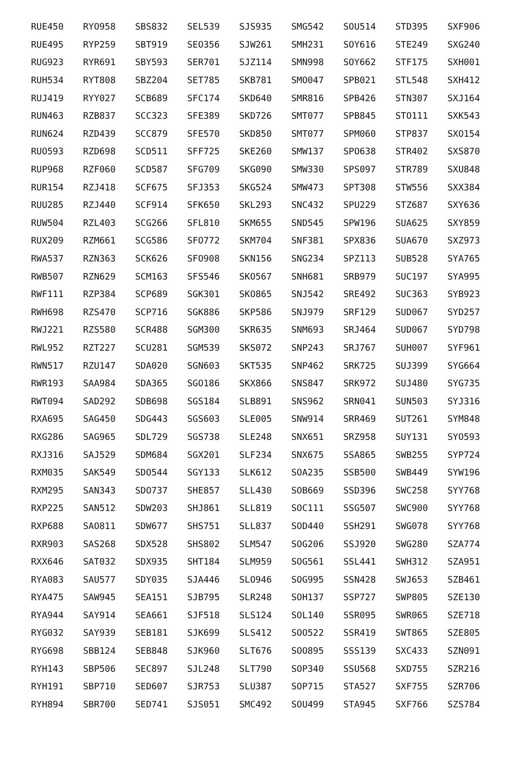| RUE450 | RYO958 | SBS832 | SEL539 | SJS935 | SMG542 | SOU514 | STD395 | SXF906 |
| RUE495 | RYP259 | SBT919 | SEO356 | SJW261 | SMH231 | SOY616 | STE249 | SXG240 |
| RUG923 | RYR691 | SBY593 | SER701 | SJZ114 | SMN998 | SOY662 | STF175 | SXH001 |
| RUH534 | RYT808 | SBZ204 | SET785 | SKB781 | SMO047 | SPB021 | STL548 | SXH412 |
| RUJ419 | RYY027 | SCB689 | SFC174 | SKD640 | SMR816 | SPB426 | STN307 | SXJ164 |
| RUN463 | RZB837 | SCC323 | SFE389 | SKD726 | SMT077 | SPB845 | STO111 | SXK543 |
| RUN624 | RZD439 | SCC879 | SFE570 | SKD850 | SMT077 | SPM060 | STP837 | SXO154 |
| RUO593 | RZD698 | SCD511 | SFF725 | SKE260 | SMW137 | SPO638 | STR402 | SXS870 |
| RUP968 | RZF060 | SCD587 | SFG709 | SKG090 | SMW330 | SPS097 | STR789 | SXU848 |
| RUR154 | RZJ418 | SCF675 | SFJ353 | SKG524 | SMW473 | SPT308 | STW556 | SXX384 |
| RUU285 | RZJ440 | SCF914 | SFK650 | SKL293 | SNC432 | SPU229 | STZ687 | SXY636 |
| RUW504 | RZL403 | SCG266 | SFL810 | SKM655 | SND545 | SPW196 | SUA625 | SXY859 |
| RUX209 | RZM661 | SCG586 | SFO772 | SKM704 | SNF381 | SPX836 | SUA670 | SXZ973 |
| RWA537 | RZN363 | SCK626 | SFO908 | SKN156 | SNG234 | SPZ113 | SUB528 | SYA765 |
| RWB507 | RZN629 | SCM163 | SFS546 | SKO567 | SNH681 | SRB979 | SUC197 | SYA995 |
| RWF111 | RZP384 | SCP689 | SGK301 | SKO865 | SNJ542 | SRE492 | SUC363 | SYB923 |
| RWH698 | RZS470 | SCP716 | SGK886 | SKP586 | SNJ979 | SRF129 | SUD067 | SYD257 |
| RWJ221 | RZS580 | SCR488 | SGM300 | SKR635 | SNM693 | SRJ464 | SUD067 | SYD798 |
| RWL952 | RZT227 | SCU281 | SGM539 | SKS072 | SNP243 | SRJ767 | SUH007 | SYF961 |
| RWN517 | RZU147 | SDA020 | SGN603 | SKT535 | SNP462 | SRK725 | SUJ399 | SYG664 |
| RWR193 | SAA984 | SDA365 | SGO186 | SKX866 | SNS847 | SRK972 | SUJ480 | SYG735 |
| RWT094 | SAD292 | SDB698 | SGS184 | SLB891 | SNS962 | SRN041 | SUN503 | SYJ316 |
| RXA695 | SAG450 | SDG443 | SGS603 | SLE005 | SNW914 | SRR469 | SUT261 | SYM848 |
| RXG286 | SAG965 | SDL729 | SGS738 | SLE248 | SNX651 | SRZ958 | SUY131 | SYO593 |
| RXJ316 | SAJ529 | SDM684 | SGX201 | SLF234 | SNX675 | SSA865 | SWB255 | SYP724 |
| RXM035 | SAK549 | SDO544 | SGY133 | SLK612 | SOA235 | SSB500 | SWB449 | SYW196 |
| RXM295 | SAN343 | SDO737 | SHE857 | SLL430 | SOB669 | SSD396 | SWC258 | SYY768 |
| RXP225 | SAN512 | SDW203 | SHJ861 | SLL819 | SOC111 | SSG507 | SWC900 | SYY768 |
| RXP688 | SAO811 | SDW677 | SHS751 | SLL837 | SOD440 | SSH291 | SWG078 | SYY768 |
| RXR903 | SAS268 | SDX528 | SHS802 | SLM547 | SOG206 | SSJ920 | SWG280 | SZA774 |
| RXX646 | SAT032 | SDX935 | SHT184 | SLM959 | SOG561 | SSL441 | SWH312 | SZA951 |
| RYA083 | SAU577 | SDY035 | SJA446 | SLO946 | SOG995 | SSN428 | SWJ653 | SZB461 |
| RYA475 | SAW945 | SEA151 | SJB795 | SLR248 | SOH137 | SSP727 | SWP805 | SZE130 |
| RYA944 | SAY914 | SEA661 | SJF518 | SLS124 | SOL140 | SSR095 | SWR065 | SZE718 |
| RYG032 | SAY939 | SEB181 | SJK699 | SLS412 | SOO522 | SSR419 | SWT865 | SZE805 |
| RYG698 | SBB124 | SEB848 | SJK960 | SLT676 | SOO895 | SSS139 | SXC433 | SZN091 |
| RYH143 | SBP506 | SEC897 | SJL248 | SLT790 | SOP340 | SSU568 | SXD755 | SZR216 |
| RYH191 | SBP710 | SED607 | SJR753 | SLU387 | SOP715 | STA527 | SXF755 | SZR706 |
| RYH894 | SBR700 | SED741 | SJS051 | SMC492 | SOU499 | STA945 | SXF766 | SZS784 |